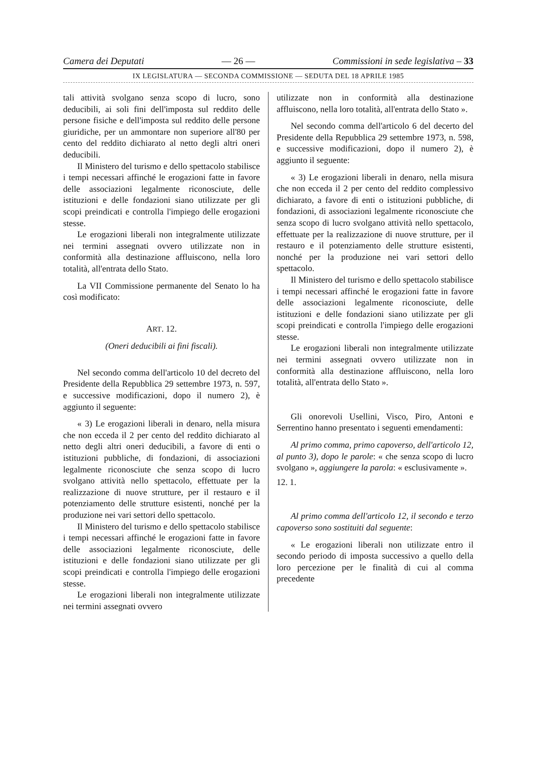Camera dei Deputati — 26 — Commissioni in sede legislativa – 33
IX LEGISLATURA — SECONDA COMMISSIONE — SEDUTA DEL 18 APRILE 1985
tali attività svolgano senza scopo di lucro, sono deducibili, ai soli fini dell'imposta sul reddito delle persone fisiche e dell'imposta sul reddito delle persone giuridiche, per un ammontare non superiore all'80 per cento del reddito dichiarato al netto degli altri oneri deducibili.
Il Ministero del turismo e dello spettacolo stabilisce i tempi necessari affinché le erogazioni fatte in favore delle associazioni legalmente riconosciute, delle istituzioni e delle fondazioni siano utilizzate per gli scopi preindicati e controlla l'impiego delle erogazioni stesse.
Le erogazioni liberali non integralmente utilizzate nei termini assegnati ovvero utilizzate non in conformità alla destinazione affluiscono, nella loro totalità, all'entrata dello Stato.
La VII Commissione permanente del Senato lo ha così modificato:
ART. 12.
(Oneri deducibili ai fini fiscali).
Nel secondo comma dell'articolo 10 del decreto del Presidente della Repubblica 29 settembre 1973, n. 597, e successive modificazioni, dopo il numero 2), è aggiunto il seguente:
« 3) Le erogazioni liberali in denaro, nella misura che non ecceda il 2 per cento del reddito dichiarato al netto degli altri oneri deducibili, a favore di enti o istituzioni pubbliche, di fondazioni, di associazioni legalmente riconosciute che senza scopo di lucro svolgano attività nello spettacolo, effettuate per la realizzazione di nuove strutture, per il restauro e il potenziamento delle strutture esistenti, nonché per la produzione nei vari settori dello spettacolo.
Il Ministero del turismo e dello spettacolo stabilisce i tempi necessari affinché le erogazioni fatte in favore delle associazioni legalmente riconosciute, delle istituzioni e delle fondazioni siano utilizzate per gli scopi preindicati e controlla l'impiego delle erogazioni stesse.
Le erogazioni liberali non integralmente utilizzate nei termini assegnati ovvero
utilizzate non in conformità alla destinazione affluiscono, nella loro totalità, all'entrata dello Stato ».
Nel secondo comma dell'articolo 6 del decerto del Presidente della Repubblica 29 settembre 1973, n. 598, e successive modificazioni, dopo il numero 2), è aggiunto il seguente:
« 3) Le erogazioni liberali in denaro, nella misura che non ecceda il 2 per cento del reddito complessivo dichiarato, a favore di enti o istituzioni pubbliche, di fondazioni, di associazioni legalmente riconosciute che senza scopo di lucro svolgano attività nello spettacolo, effettuate per la realizzazione di nuove strutture, per il restauro e il potenziamento delle strutture esistenti, nonché per la produzione nei vari settori dello spettacolo.
Il Ministero del turismo e dello spettacolo stabilisce i tempi necessari affinché le erogazioni fatte in favore delle associazioni legalmente riconosciute, delle istituzioni e delle fondazioni siano utilizzate per gli scopi preindicati e controlla l'impiego delle erogazioni stesse.
Le erogazioni liberali non integralmente utilizzate nei termini assegnati ovvero utilizzate non in conformità alla destinazione affluiscono, nella loro totalità, all'entrata dello Stato ».
Gli onorevoli Usellini, Visco, Piro, Antoni e Serrentino hanno presentato i seguenti emendamenti:
Al primo comma, primo capoverso, dell'articolo 12, al punto 3), dopo le parole: « che senza scopo di lucro svolgano », aggiungere la parola: « esclusivamente ».
12. 1.
Al primo comma dell'articolo 12, il secondo e terzo capoverso sono sostituiti dal seguente:
« Le erogazioni liberali non utilizzate entro il secondo periodo di imposta successivo a quello della loro percezione per le finalità di cui al comma precedente